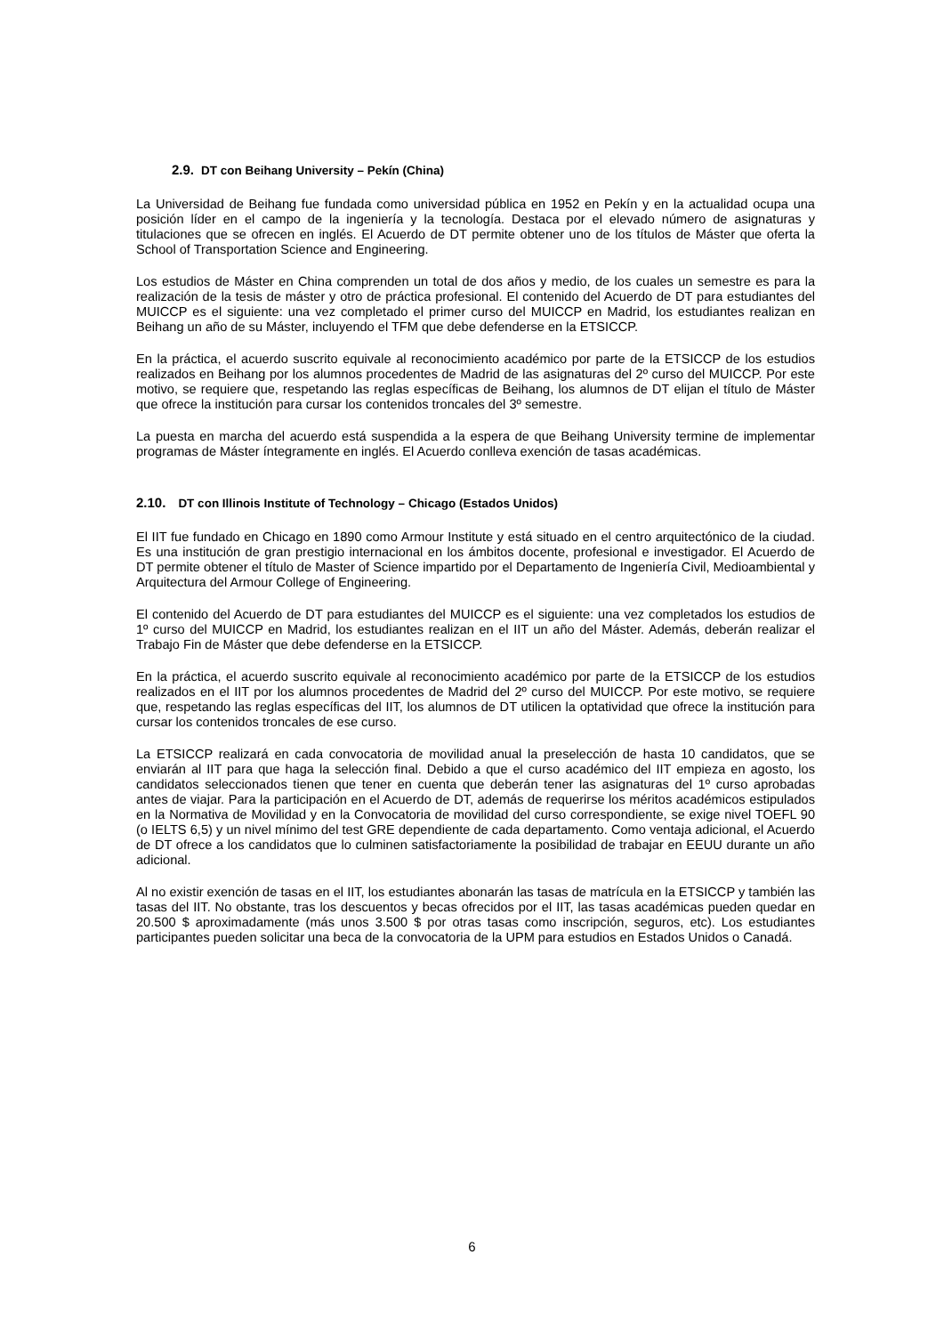2.9. DT con Beihang University – Pekín (China)
La Universidad de Beihang fue fundada como universidad pública en 1952 en Pekín y en la actualidad ocupa una posición líder en el campo de la ingeniería y la tecnología. Destaca por el elevado número de asignaturas y titulaciones que se ofrecen en inglés. El Acuerdo de DT permite obtener uno de los títulos de Máster que oferta la School of Transportation Science and Engineering.
Los estudios de Máster en China comprenden un total de dos años y medio, de los cuales un semestre es para la realización de la tesis de máster y otro de práctica profesional. El contenido del Acuerdo de DT para estudiantes del MUICCP es el siguiente: una vez completado el primer curso del MUICCP en Madrid, los estudiantes realizan en Beihang un año de su Máster, incluyendo el TFM que debe defenderse en la ETSICCP.
En la práctica, el acuerdo suscrito equivale al reconocimiento académico por parte de la ETSICCP de los estudios realizados en Beihang por los alumnos procedentes de Madrid de las asignaturas del 2º curso del MUICCP. Por este motivo, se requiere que, respetando las reglas específicas de Beihang, los alumnos de DT elijan el título de Máster que ofrece la institución para cursar los contenidos troncales del 3º semestre.
La puesta en marcha del acuerdo está suspendida a la espera de que Beihang University termine de implementar programas de Máster íntegramente en inglés. El Acuerdo conlleva exención de tasas académicas.
2.10. DT con Illinois Institute of Technology – Chicago (Estados Unidos)
El IIT fue fundado en Chicago en 1890 como Armour Institute y está situado en el centro arquitectónico de la ciudad. Es una institución de gran prestigio internacional en los ámbitos docente, profesional e investigador. El Acuerdo de DT permite obtener el título de Master of Science impartido por el Departamento de Ingeniería Civil, Medioambiental y Arquitectura del Armour College of Engineering.
El contenido del Acuerdo de DT para estudiantes del MUICCP es el siguiente: una vez completados los estudios de 1º curso del MUICCP en Madrid, los estudiantes realizan en el IIT un año del Máster. Además, deberán realizar el Trabajo Fin de Máster que debe defenderse en la ETSICCP.
En la práctica, el acuerdo suscrito equivale al reconocimiento académico por parte de la ETSICCP de los estudios realizados en el IIT por los alumnos procedentes de Madrid del 2º curso del MUICCP. Por este motivo, se requiere que, respetando las reglas específicas del IIT, los alumnos de DT utilicen la optatividad que ofrece la institución para cursar los contenidos troncales de ese curso.
La ETSICCP realizará en cada convocatoria de movilidad anual la preselección de hasta 10 candidatos, que se enviarán al IIT para que haga la selección final. Debido a que el curso académico del IIT empieza en agosto, los candidatos seleccionados tienen que tener en cuenta que deberán tener las asignaturas del 1º curso aprobadas antes de viajar. Para la participación en el Acuerdo de DT, además de requerirse los méritos académicos estipulados en la Normativa de Movilidad y en la Convocatoria de movilidad del curso correspondiente, se exige nivel TOEFL 90 (o IELTS 6,5) y un nivel mínimo del test GRE dependiente de cada departamento. Como ventaja adicional, el Acuerdo de DT ofrece a los candidatos que lo culminen satisfactoriamente la posibilidad de trabajar en EEUU durante un año adicional.
Al no existir exención de tasas en el IIT, los estudiantes abonarán las tasas de matrícula en la ETSICCP y también las tasas del IIT. No obstante, tras los descuentos y becas ofrecidos por el IIT, las tasas académicas pueden quedar en 20.500 $ aproximadamente (más unos 3.500 $ por otras tasas como inscripción, seguros, etc). Los estudiantes participantes pueden solicitar una beca de la convocatoria de la UPM para estudios en Estados Unidos o Canadá.
6